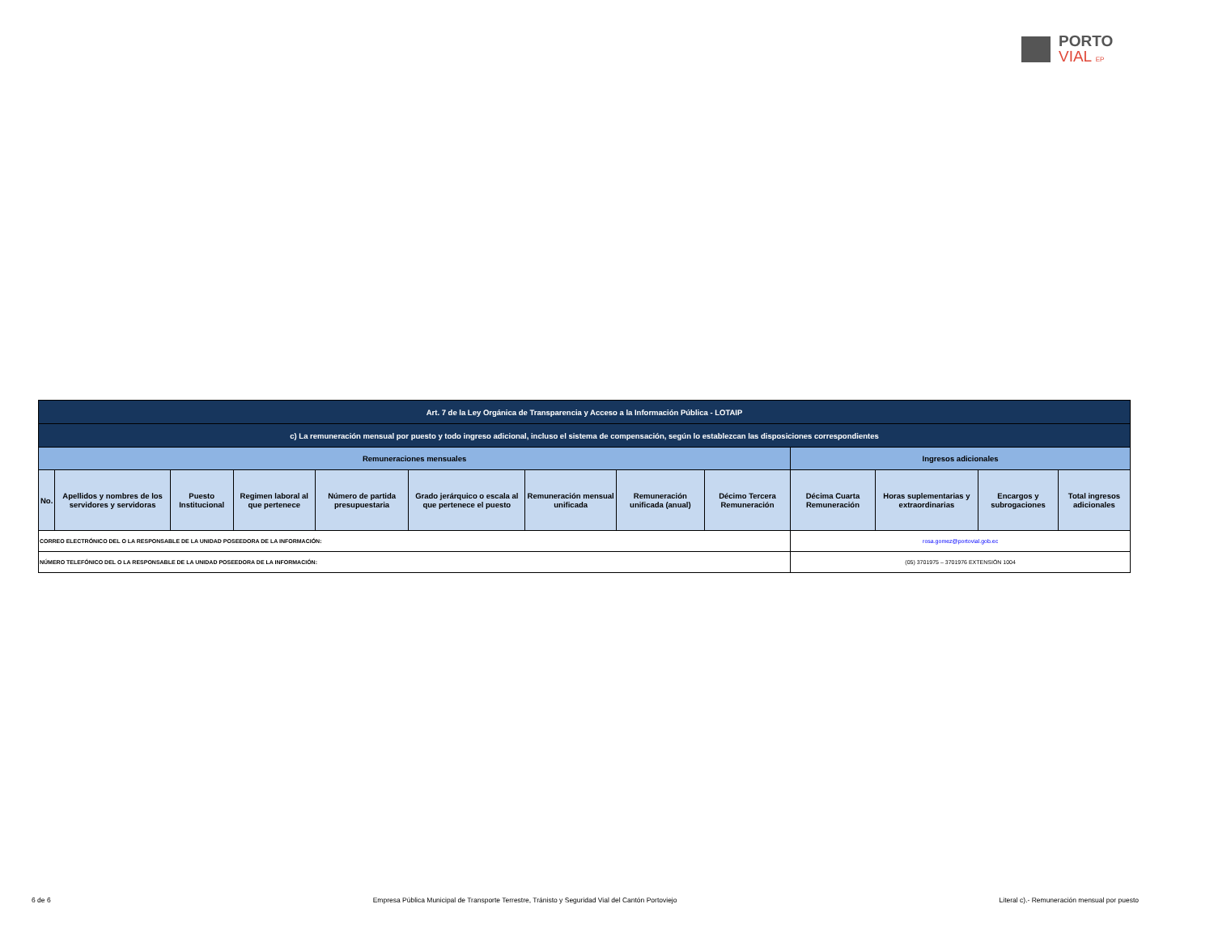PORTO
VIAL EP
| Art. 7 de la Ley Orgánica de Transparencia y Acceso a la Información Pública - LOTAIP | | | | | | | | | | | | |
| c) La remuneración mensual por puesto y todo ingreso adicional, incluso el sistema de compensación, según lo establezcan las disposiciones correspondientes | | | | | | | | | | | | |
| Remuneraciones mensuales | | | | | | | | | Ingresos adicionales | | | |
| No. | Apellidos y nombres de los servidores y servidoras | Puesto Institucional | Regimen laboral al que pertenece | Número de partida presupuestaria | Grado jerárquico o escala al que pertenece el puesto | Remuneración mensual unificada | Remuneración unificada (anual) | Décimo Tercera Remuneración | Décima Cuarta Remuneración | Horas suplementarias y extraordinarias | Encargos y subrogaciones | Total ingresos adicionales |
| CORREO ELECTRÓNICO DEL O LA RESPONSABLE DE LA UNIDAD POSEEDORA DE LA INFORMACIÓN: | | | | | | | | | rosa.gomez@portovial.gob.ec | | | |
| NÚMERO TELEFÓNICO DEL O LA RESPONSABLE DE LA UNIDAD POSEEDORA DE LA INFORMACIÓN: | | | | | | | | | (05) 3701975 – 3701976 EXTENSIÓN 1004 | | | |
6 de 6 Empresa Pública Municipal de Transporte Terrestre, Tránisto y Seguridad Vial del Cantón Portoviejo Literal c).- Remuneración mensual por puesto